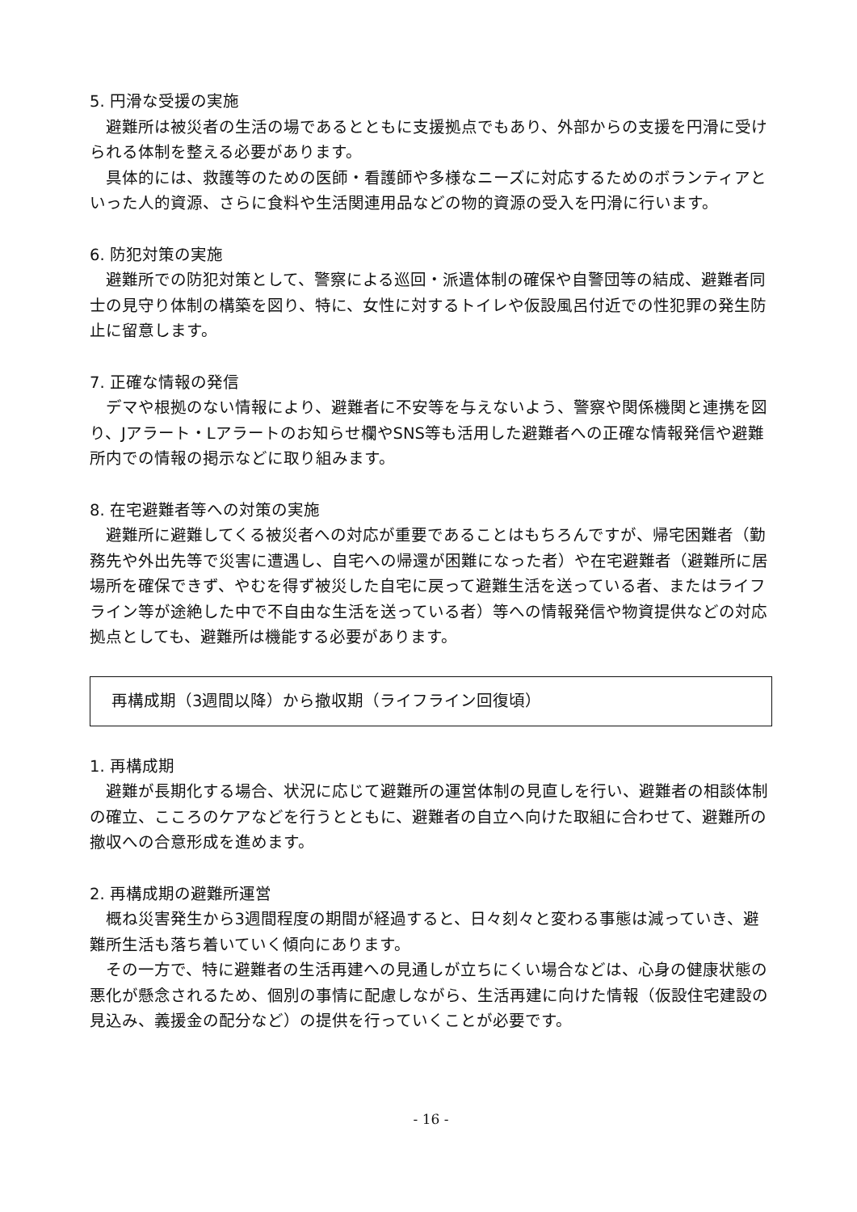5. 円滑な受援の実施
避難所は被災者の生活の場であるとともに支援拠点でもあり、外部からの支援を円滑に受けられる体制を整える必要があります。
具体的には、救護等のための医師・看護師や多様なニーズに対応するためのボランティアといった人的資源、さらに食料や生活関連用品などの物的資源の受入を円滑に行います。
6. 防犯対策の実施
避難所での防犯対策として、警察による巡回・派遣体制の確保や自警団等の結成、避難者同士の見守り体制の構築を図り、特に、女性に対するトイレや仮設風呂付近での性犯罪の発生防止に留意します。
7. 正確な情報の発信
デマや根拠のない情報により、避難者に不安等を与えないよう、警察や関係機関と連携を図り、Jアラート・Lアラートのお知らせ欄やSNS等も活用した避難者への正確な情報発信や避難所内での情報の掲示などに取り組みます。
8. 在宅避難者等への対策の実施
避難所に避難してくる被災者への対応が重要であることはもちろんですが、帰宅困難者（勤務先や外出先等で災害に遭遇し、自宅への帰還が困難になった者）や在宅避難者（避難所に居場所を確保できず、やむを得ず被災した自宅に戻って避難生活を送っている者、またはライフライン等が途絶した中で不自由な生活を送っている者）等への情報発信や物資提供などの対応拠点としても、避難所は機能する必要があります。
再構成期（3週間以降）から撤収期（ライフライン回復頃）
1. 再構成期
避難が長期化する場合、状況に応じて避難所の運営体制の見直しを行い、避難者の相談体制の確立、こころのケアなどを行うとともに、避難者の自立へ向けた取組に合わせて、避難所の撤収への合意形成を進めます。
2. 再構成期の避難所運営
概ね災害発生から3週間程度の期間が経過すると、日々刻々と変わる事態は減っていき、避難所生活も落ち着いていく傾向にあります。
その一方で、特に避難者の生活再建への見通しが立ちにくい場合などは、心身の健康状態の悪化が懸念されるため、個別の事情に配慮しながら、生活再建に向けた情報（仮設住宅建設の見込み、義援金の配分など）の提供を行っていくことが必要です。
- 16 -